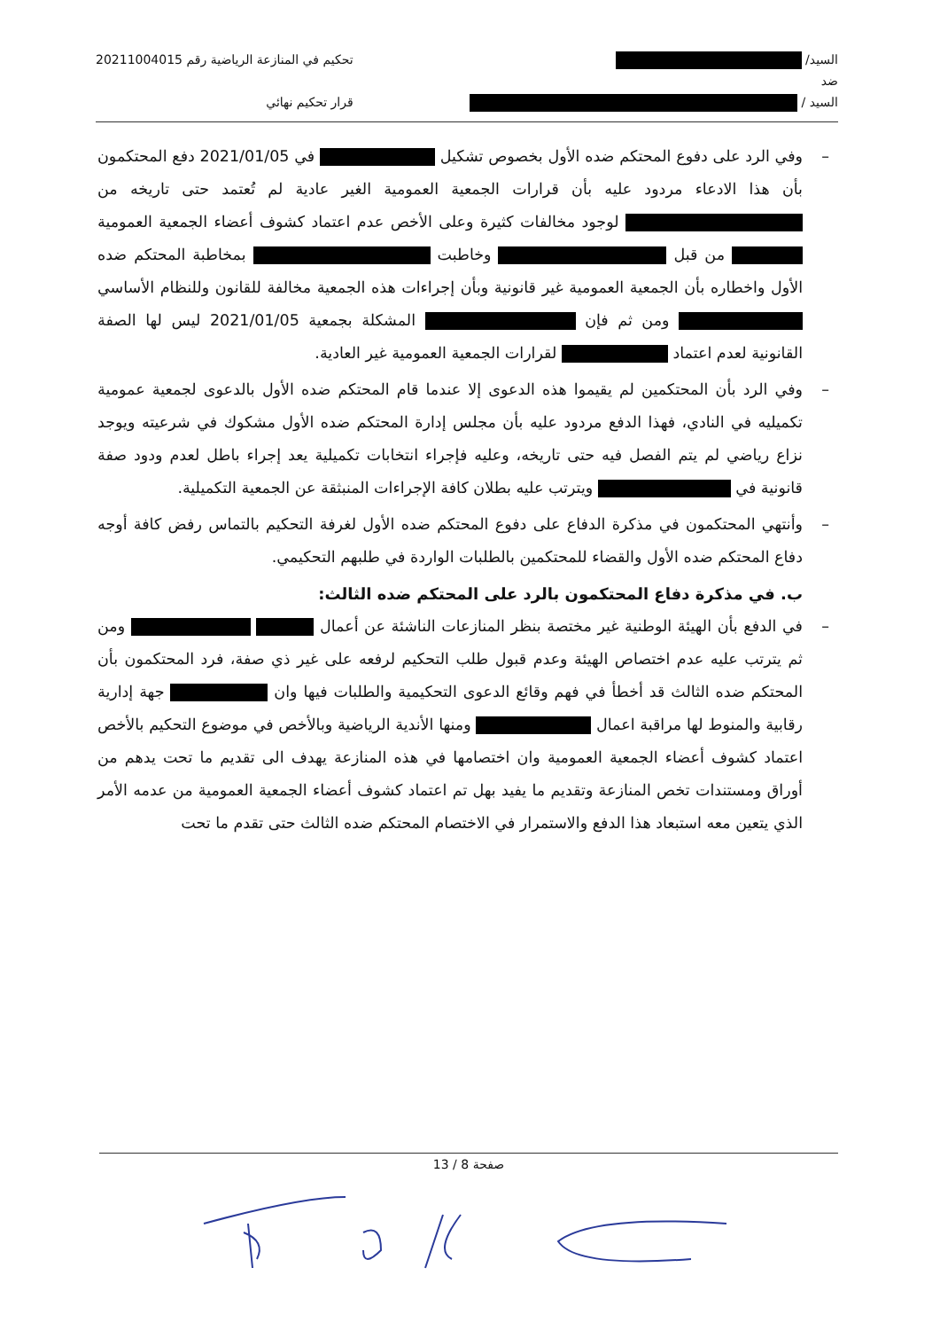السيد/
ضد
السيد /
تحكيم في المنازعة الرياضية رقم 20211004015
قرار تحكيم نهائي
– وفي الرد على دفوع المحتكم ضده الأول بخصوص تشكيل في 2021/01/05 دفع المحتكمون بأن هذا الادعاء مردود عليه بأن قرارات الجمعية العمومية الغير عادية لم تُعتمد حتى تاريخه من لوجود مخالفات كثيرة وعلى الأخص عدم اعتماد كشوف أعضاء الجمعية العمومية من قبل وخاطبت بمخاطبة المحتكم ضده الأول واخطاره بأن الجمعية العمومية غير قانونية وبأن إجراءات هذه الجمعية مخالفة للقانون وللنظام الأساسي ومن ثم فإن المشكلة بجمعية 2021/01/05 ليس لها الصفة القانونية لعدم اعتماد لقرارات الجمعية العمومية غير العادية.
– وفي الرد بأن المحتكمين لم يقيموا هذه الدعوى إلا عندما قام المحتكم ضده الأول بالدعوى لجمعية عمومية تكميليه في النادي، فهذا الدفع مردود عليه بأن مجلس إدارة المحتكم ضده الأول مشكوك في شرعيته ويوجد نزاع رياضي لم يتم الفصل فيه حتى تاريخه، وعليه فإجراء انتخابات تكميلية يعد إجراء باطل لعدم ودود صفة قانونية في ويترتب عليه بطلان كافة الإجراءات المنبثقة عن الجمعية التكميلية.
– وأنتهي المحتكمون في مذكرة الدفاع على دفوع المحتكم ضده الأول لغرفة التحكيم بالتماس رفض كافة أوجه دفاع المحتكم ضده الأول والقضاء للمحتكمين بالطلبات الواردة في طلبهم التحكيمي.
ب. في مذكرة دفاع المحتكمون بالرد على المحتكم ضده الثالث:
– في الدفع بأن الهيئة الوطنية غير مختصة بنظر المنازعات الناشئة عن أعمال ومن ثم يترتب عليه عدم اختصاص الهيئة وعدم قبول طلب التحكيم لرفعه على غير ذي صفة، فرد المحتكمون بأن المحتكم ضده الثالث قد أخطأ في فهم وقائع الدعوى التحكيمية والطلبات فيها وان جهة إدارية رقابية والمنوط لها مراقبة اعمال ومنها الأندية الرياضية وبالأخص في موضوع التحكيم بالأخص اعتماد كشوف أعضاء الجمعية العمومية وان اختصامها في هذه المنازعة يهدف الى تقديم ما تحت يدهم من أوراق ومستندات تخص المنازعة وتقديم ما يفيد بهل تم اعتماد كشوف أعضاء الجمعية العمومية من عدمه الأمر الذي يتعين معه استبعاد هذا الدفع والاستمرار في الاختصام المحتكم ضده الثالث حتى تقدم ما تحت
صفحة 8 / 13